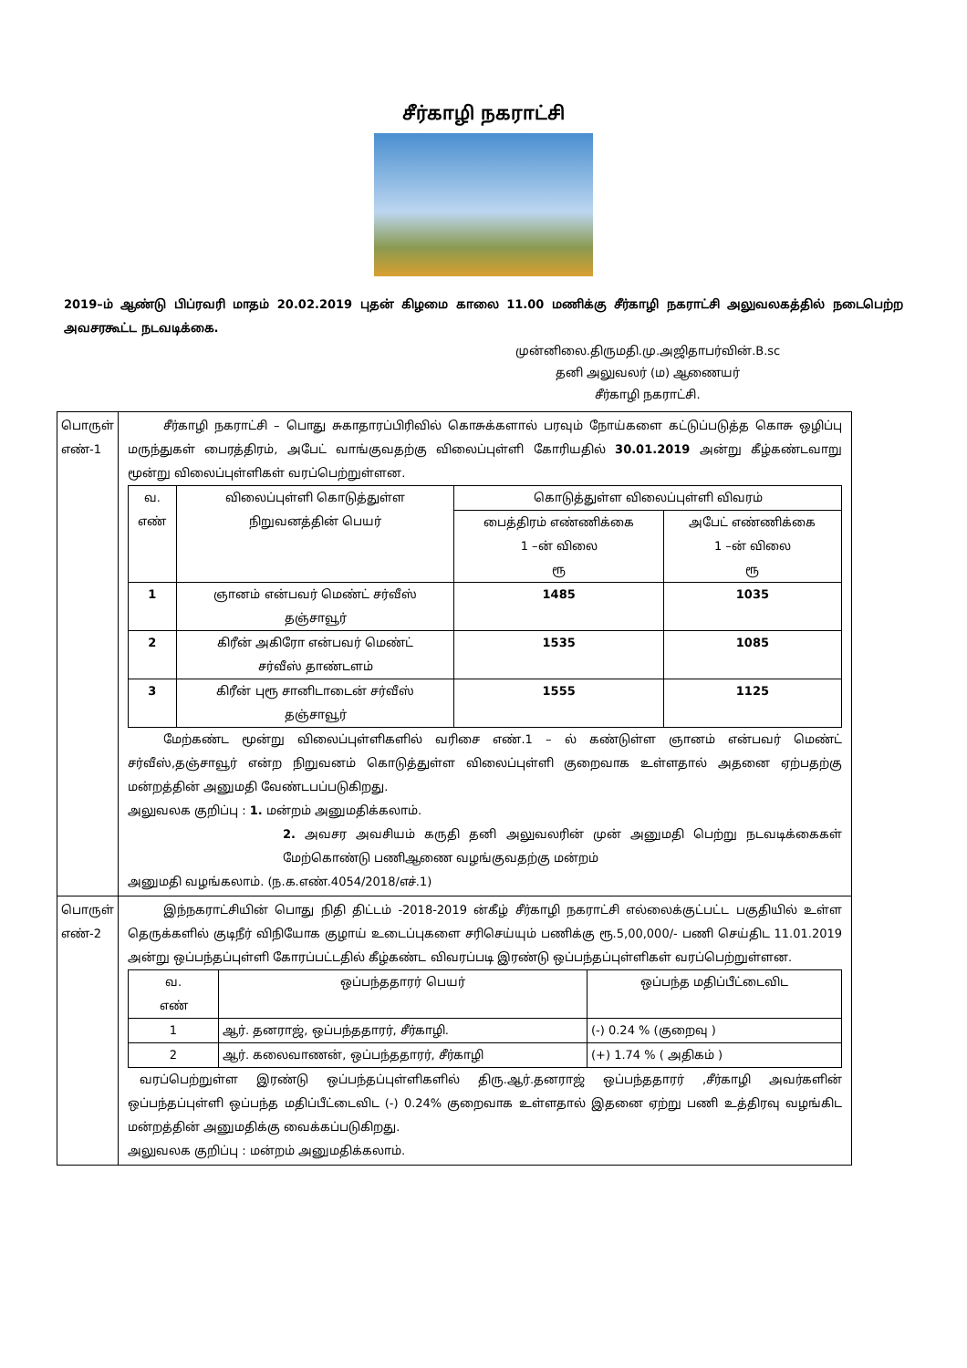சீர்காழி நகராட்சி
2019–ம் ஆண்டு பிப்ரவரி மாதம் 20.02.2019 புதன் கிழமை காலை 11.00 மணிக்கு சீர்காழி நகராட்சி அலுவலகத்தில் நடைபெற்ற அவசரகூட்ட நடவடிக்கை.
முன்னிலை.திருமதி.மு.அஜிதாபர்வின்.B.sc
தனி அலுவலர் (ம) ஆணையர்
சீர்காழி நகராட்சி.
| பொருள் எண்-1 | சீர்காழி நகராட்சி – பொது சுகாதாரப்பிரிவில் கொசுக்களால் பரவும் நோய்களை கட்டுப்படுத்த கொசு ஒழிப்பு மருந்துகள் பைரத்திரம், அபேட் வாங்குவதற்கு விலைப்புள்ளி கோரியதில் 30.01.2019 அன்று கீழ்கண்டவாறு மூன்று விலைப்புள்ளிகள் வரப்பெற்றுள்ளன. / வ. எண் / விலைப்புள்ளி கொடுத்துள்ள நிறுவனத்தின் பெயர் / கொடுத்துள்ள விலைப்புள்ளி விவரம் / / / --- / --- / --- / --- / / / / பைத்திரம் எண்ணிக்கை 1 –ன் விலை ரூ / அபேட் எண்ணிக்கை 1 –ன் விலை ரூ / / 1 / ஞானம் என்பவர் மெண்ட் சர்வீஸ் தஞ்சாவூர் / 1485 / 1035 / / 2 / கிரீன் அகிரோ என்பவர் மெண்ட் சர்வீஸ் தாண்டளம் / 1535 / 1085 / / 3 / கிரீன் புரூ சானிடாடைன் சர்வீஸ் தஞ்சாவூர் / 1555 / 1125 / மேற்கண்ட மூன்று விலைப்புள்ளிகளில் வரிசை எண்.1 – ல் கண்டுள்ள ஞானம் என்பவர் மெண்ட் சர்வீஸ்,தஞ்சாவூர் என்ற நிறுவனம் கொடுத்துள்ள விலைப்புள்ளி குறைவாக உள்ளதால் அதனை ஏற்பதற்கு மன்றத்தின் அனுமதி வேண்டபப்படுகிறது. அலுவலக குறிப்பு : 1. மன்றம் அனுமதிக்கலாம். 2. அவசர அவசியம் கருதி தனி அலுவலரின் முன் அனுமதி பெற்று நடவடிக்கைகள் மேற்கொண்டு பணிஆணை வழங்குவதற்கு மன்றம் அனுமதி வழங்கலாம். (ந.க.எண்.4054/2018/எச்.1) |
| பொருள் எண்-2 | இந்நகராட்சியின் பொது நிதி திட்டம் -2018-2019 ன்கீழ் சீர்காழி நகராட்சி எல்லைக்குட்பட்ட பகுதியில் உள்ள தெருக்களில் குடிநீர் விநியோக குழாய் உடைப்புகளை சரிசெய்யும் பணிக்கு ரூ.5,00,000/- பணி செய்திட 11.01.2019 அன்று ஒப்பந்தப்புள்ளி கோரப்பட்டதில் கீழ்கண்ட விவரப்படி இரண்டு ஒப்பந்தப்புள்ளிகள் வரப்பெற்றுள்ளன. / வ. எண் / ஒப்பந்ததாரர் பெயர் / ஒப்பந்த மதிப்பீட்டைவிட / / --- / --- / --- / / 1 / ஆர். தனராஜ், ஒப்பந்ததாரர், சீர்காழி. / (-) 0.24 % (குறைவு ) / / 2 / ஆர். கலைவாணன், ஒப்பந்ததாரர், சீர்காழி / (+) 1.74 % ( அதிகம் ) / வரப்பெற்றுள்ள இரண்டு ஒப்பந்தப்புள்ளிகளில் திரு.ஆர்.தனராஜ் ஒப்பந்ததாரர் ,சீர்காழி அவர்களின் ஒப்பந்தப்புள்ளி ஒப்பந்த மதிப்பீட்டைவிட (-) 0.24% குறைவாக உள்ளதால் இதனை ஏற்று பணி உத்திரவு வழங்கிட மன்றத்தின் அனுமதிக்கு வைக்கப்படுகிறது. அலுவலக குறிப்பு : மன்றம் அனுமதிக்கலாம். |